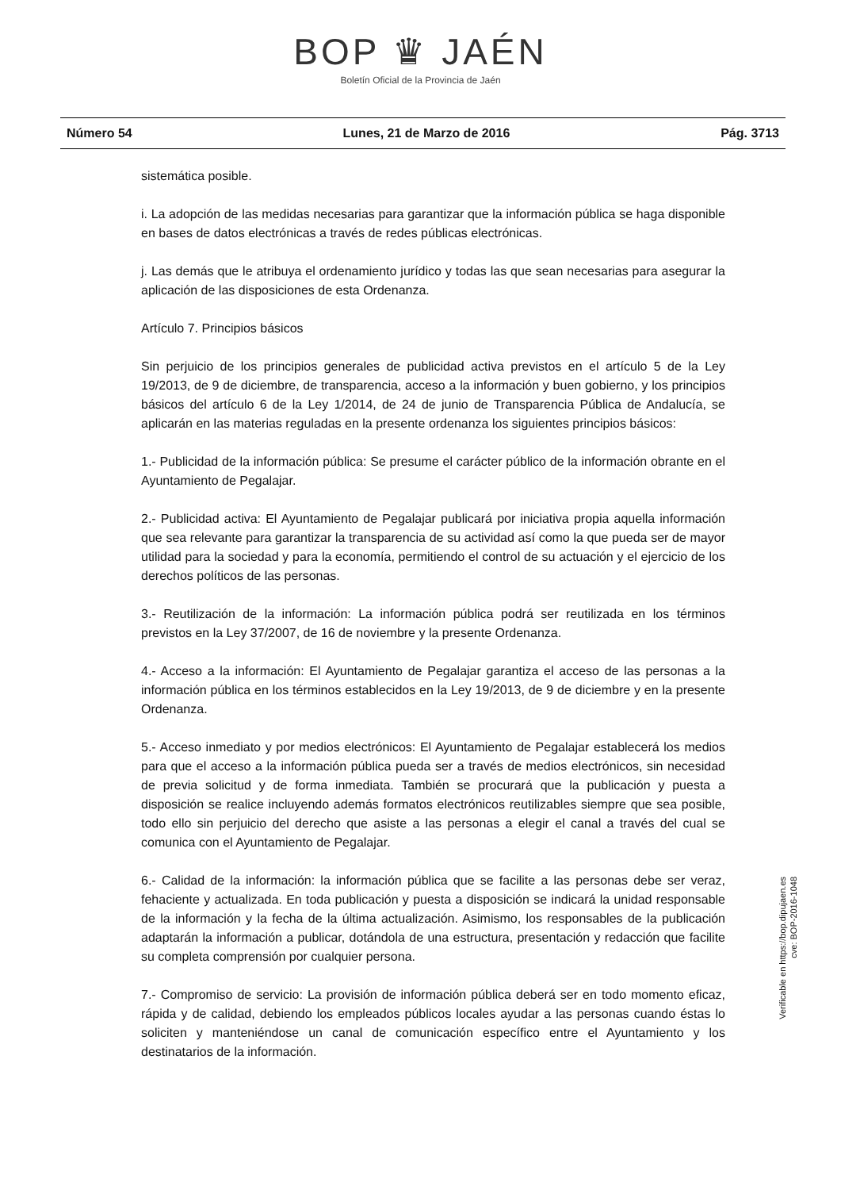BOP ♛ JAÉN
Boletín Oficial de la Provincia de Jaén
Número 54 Lunes, 21 de Marzo de 2016 Pág. 3713
sistemática posible.
i. La adopción de las medidas necesarias para garantizar que la información pública se haga disponible en bases de datos electrónicas a través de redes públicas electrónicas.
j. Las demás que le atribuya el ordenamiento jurídico y todas las que sean necesarias para asegurar la aplicación de las disposiciones de esta Ordenanza.
Artículo 7. Principios básicos
Sin perjuicio de los principios generales de publicidad activa previstos en el artículo 5 de la Ley 19/2013, de 9 de diciembre, de transparencia, acceso a la información y buen gobierno, y los principios básicos del artículo 6 de la Ley 1/2014, de 24 de junio de Transparencia Pública de Andalucía, se aplicarán en las materias reguladas en la presente ordenanza los siguientes principios básicos:
1.- Publicidad de la información pública: Se presume el carácter público de la información obrante en el Ayuntamiento de Pegalajar.
2.- Publicidad activa: El Ayuntamiento de Pegalajar publicará por iniciativa propia aquella información que sea relevante para garantizar la transparencia de su actividad así como la que pueda ser de mayor utilidad para la sociedad y para la economía, permitiendo el control de su actuación y el ejercicio de los derechos políticos de las personas.
3.- Reutilización de la información: La información pública podrá ser reutilizada en los términos previstos en la Ley 37/2007, de 16 de noviembre y la presente Ordenanza.
4.- Acceso a la información: El Ayuntamiento de Pegalajar garantiza el acceso de las personas a la información pública en los términos establecidos en la Ley 19/2013, de 9 de diciembre y en la presente Ordenanza.
5.- Acceso inmediato y por medios electrónicos: El Ayuntamiento de Pegalajar establecerá los medios para que el acceso a la información pública pueda ser a través de medios electrónicos, sin necesidad de previa solicitud y de forma inmediata. También se procurará que la publicación y puesta a disposición se realice incluyendo además formatos electrónicos reutilizables siempre que sea posible, todo ello sin perjuicio del derecho que asiste a las personas a elegir el canal a través del cual se comunica con el Ayuntamiento de Pegalajar.
6.- Calidad de la información: la información pública que se facilite a las personas debe ser veraz, fehaciente y actualizada. En toda publicación y puesta a disposición se indicará la unidad responsable de la información y la fecha de la última actualización. Asimismo, los responsables de la publicación adaptarán la información a publicar, dotándola de una estructura, presentación y redacción que facilite su completa comprensión por cualquier persona.
7.- Compromiso de servicio: La provisión de información pública deberá ser en todo momento eficaz, rápida y de calidad, debiendo los empleados públicos locales ayudar a las personas cuando éstas lo soliciten y manteniéndose un canal de comunicación específico entre el Ayuntamiento y los destinatarios de la información.
Verificable en https://bop.dipujaen.es
cve: BOP-2016-1048